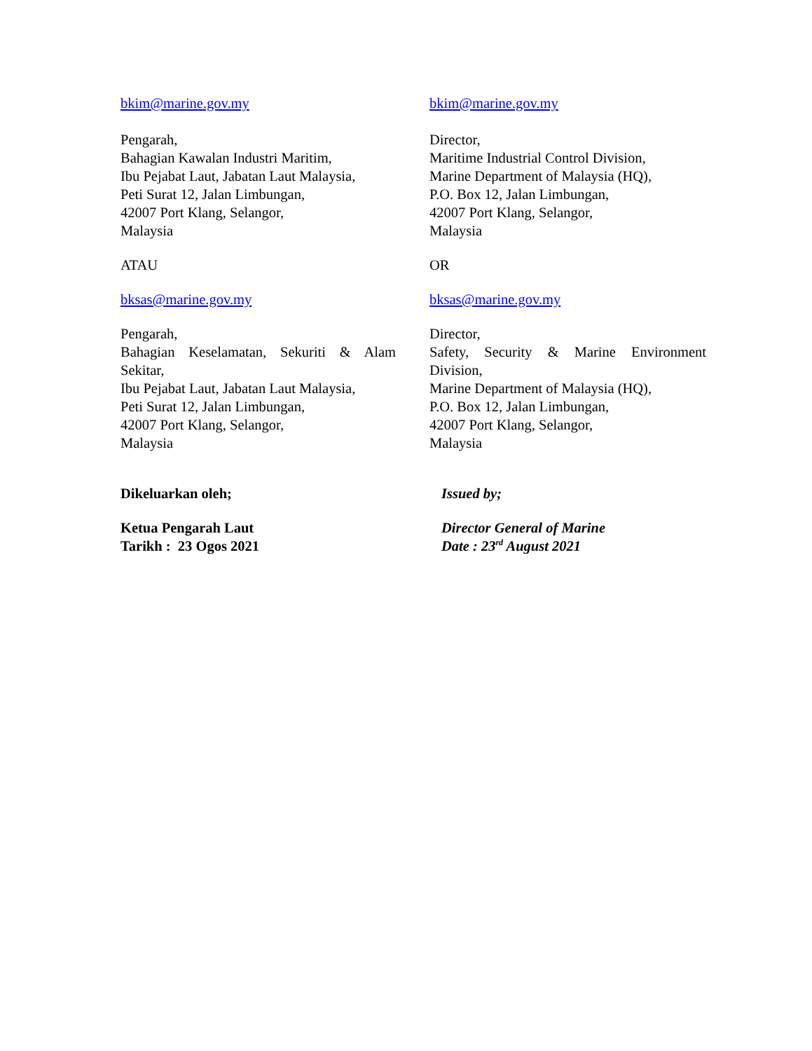bkim@marine.gov.my bkim@marine.gov.my
Pengarah,
Bahagian Kawalan Industri Maritim,
Ibu Pejabat Laut, Jabatan Laut Malaysia,
Peti Surat 12, Jalan Limbungan,
42007 Port Klang, Selangor,
Malaysia
Director,
Maritime Industrial Control Division,
Marine Department of Malaysia (HQ),
P.O. Box 12, Jalan Limbungan,
42007 Port Klang, Selangor,
Malaysia
ATAU OR
bksas@marine.gov.my bksas@marine.gov.my
Pengarah,
Bahagian Keselamatan, Sekuriti & Alam Sekitar,
Ibu Pejabat Laut, Jabatan Laut Malaysia,
Peti Surat 12, Jalan Limbungan,
42007 Port Klang, Selangor,
Malaysia
Director,
Safety, Security & Marine Environment Division,
Marine Department of Malaysia (HQ),
P.O. Box 12, Jalan Limbungan,
42007 Port Klang, Selangor,
Malaysia
Dikeluarkan oleh; Issued by;
Ketua Pengarah Laut
Tarikh : 23 Ogos 2021
Director General of Marine
Date : 23<sup>rd</sup> August 2021